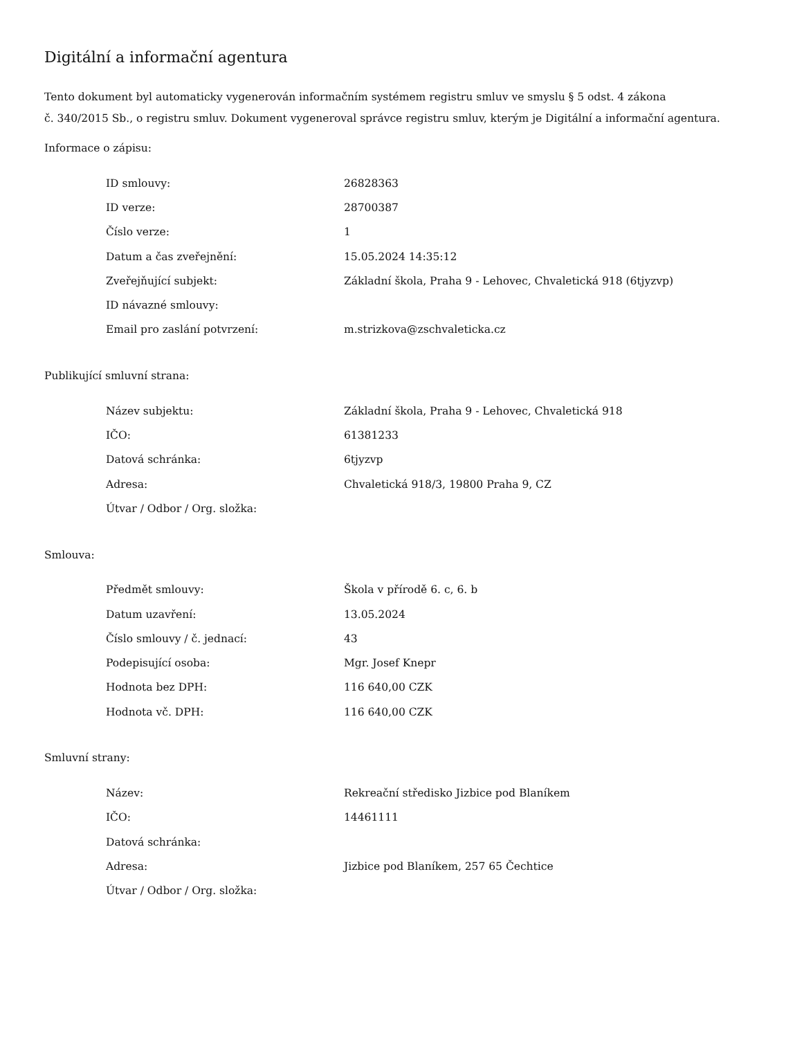Digitální a informační agentura
Tento dokument byl automaticky vygenerován informačním systémem registru smluv ve smyslu § 5 odst. 4 zákona
č. 340/2015 Sb., o registru smluv. Dokument vygeneroval správce registru smluv, kterým je Digitální a informační agentura.
Informace o zápisu:
| ID smlouvy: | 26828363 |
| ID verze: | 28700387 |
| Číslo verze: | 1 |
| Datum a čas zveřejnění: | 15.05.2024 14:35:12 |
| Zveřejňující subjekt: | Základní škola, Praha 9 - Lehovec, Chvaletická 918 (6tjyzvp) |
| ID návazné smlouvy: | |
| Email pro zaslání potvrzení: | m.strizkova@zschvaleticka.cz |
Publikující smluvní strana:
| Název subjektu: | Základní škola, Praha 9 - Lehovec, Chvaletická 918 |
| IČO: | 61381233 |
| Datová schránka: | 6tjyzvp |
| Adresa: | Chvaletická 918/3, 19800 Praha 9, CZ |
| Útvar / Odbor / Org. složka: | |
Smlouva:
| Předmět smlouvy: | Škola v přírodě 6. c, 6. b |
| Datum uzavření: | 13.05.2024 |
| Číslo smlouvy / č. jednací: | 43 |
| Podepisující osoba: | Mgr. Josef Knepr |
| Hodnota bez DPH: | 116 640,00 CZK |
| Hodnota vč. DPH: | 116 640,00 CZK |
Smluvní strany:
| Název: | Rekreační středisko Jizbice pod Blaníkem |
| IČO: | 14461111 |
| Datová schránka: | |
| Adresa: | Jizbice pod Blaníkem, 257 65 Čechtice |
| Útvar / Odbor / Org. složka: | |